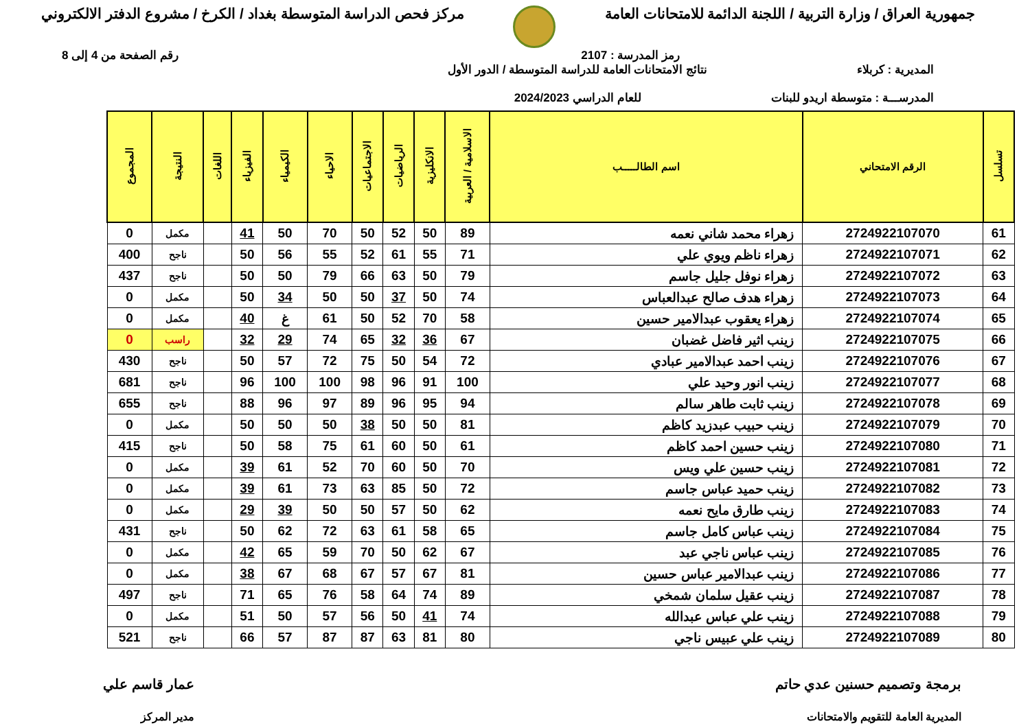جمهورية العراق / وزارة التربية / اللجنة الدائمة للامتحانات العامة
مركز فحص الدراسة المتوسطة بغداد / الكرخ / مشروع الدفتر الالكتروني
رمز المدرسة : 2107 رقم الصفحة من 4 إلى 8
المديرية : كربلاء
المدرســـة : متوسطة اريدو للبنات
نتائج الامتحانات العامة للدراسة المتوسطة / الدور الأول
للعام الدراسي 2024/2023
| تسلسل | الرقم الامتحاني | اسم الطالـــــب | الاسلامية / العربية | الانكليزية | الرياضيات | الاجتماعيات | الاحياء | الكيمياء | الفيزياء | اللغات | النتيجة | المجموع |
| --- | --- | --- | --- | --- | --- | --- | --- | --- | --- | --- | --- | --- |
| 61 | 2724922107070 | زهراء محمد شاني نعمه | 89 | 50 | 52 | 50 | 70 | 50 | 41 | | مكمل | 0 |
| 62 | 2724922107071 | زهراء ناظم ويوي علي | 71 | 55 | 61 | 52 | 55 | 56 | 50 | | ناجح | 400 |
| 63 | 2724922107072 | زهراء نوفل جليل جاسم | 79 | 50 | 63 | 66 | 79 | 50 | 50 | | ناجح | 437 |
| 64 | 2724922107073 | زهراء هدف صالح عبدالعباس | 74 | 50 | 37 | 50 | 50 | 34 | 50 | | مكمل | 0 |
| 65 | 2724922107074 | زهراء يعقوب عبدالامير حسين | 58 | 70 | 52 | 50 | 61 | غ | 40 | | مكمل | 0 |
| 66 | 2724922107075 | زينب اثير فاضل غضبان | 67 | 36 | 32 | 65 | 74 | 29 | 32 | | راسب | 0 |
| 67 | 2724922107076 | زينب احمد عبدالامير عبادي | 72 | 54 | 50 | 75 | 72 | 57 | 50 | | ناجح | 430 |
| 68 | 2724922107077 | زينب انور وحيد علي | 100 | 91 | 96 | 98 | 100 | 100 | 96 | | ناجح | 681 |
| 69 | 2724922107078 | زينب ثابت طاهر سالم | 94 | 95 | 96 | 89 | 97 | 96 | 88 | | ناجح | 655 |
| 70 | 2724922107079 | زينب حبيب عبدزيد كاظم | 81 | 50 | 50 | 38 | 50 | 50 | 50 | | مكمل | 0 |
| 71 | 2724922107080 | زينب حسين احمد كاظم | 61 | 50 | 60 | 61 | 75 | 58 | 50 | | ناجح | 415 |
| 72 | 2724922107081 | زينب حسين علي ويس | 70 | 50 | 60 | 70 | 52 | 61 | 39 | | مكمل | 0 |
| 73 | 2724922107082 | زينب حميد عباس جاسم | 72 | 50 | 85 | 63 | 73 | 61 | 39 | | مكمل | 0 |
| 74 | 2724922107083 | زينب طارق مايح نعمه | 62 | 50 | 57 | 50 | 50 | 39 | 29 | | مكمل | 0 |
| 75 | 2724922107084 | زينب عباس كامل جاسم | 65 | 58 | 61 | 63 | 72 | 62 | 50 | | ناجح | 431 |
| 76 | 2724922107085 | زينب عباس ناجي عبد | 67 | 62 | 50 | 70 | 59 | 65 | 42 | | مكمل | 0 |
| 77 | 2724922107086 | زينب عبدالامير عباس حسين | 81 | 67 | 57 | 67 | 68 | 67 | 38 | | مكمل | 0 |
| 78 | 2724922107087 | زينب عقيل سلمان شمخي | 89 | 74 | 64 | 58 | 76 | 65 | 71 | | ناجح | 497 |
| 79 | 2724922107088 | زينب علي عباس عبدالله | 74 | 41 | 50 | 56 | 57 | 50 | 51 | | مكمل | 0 |
| 80 | 2724922107089 | زينب علي عبيس ناجي | 80 | 81 | 63 | 87 | 87 | 57 | 66 | | ناجح | 521 |
برمجة وتصميم حسنين عدي حاتم
المديرية العامة للتقويم والامتحانات
عمار قاسم علي
مدير المركز